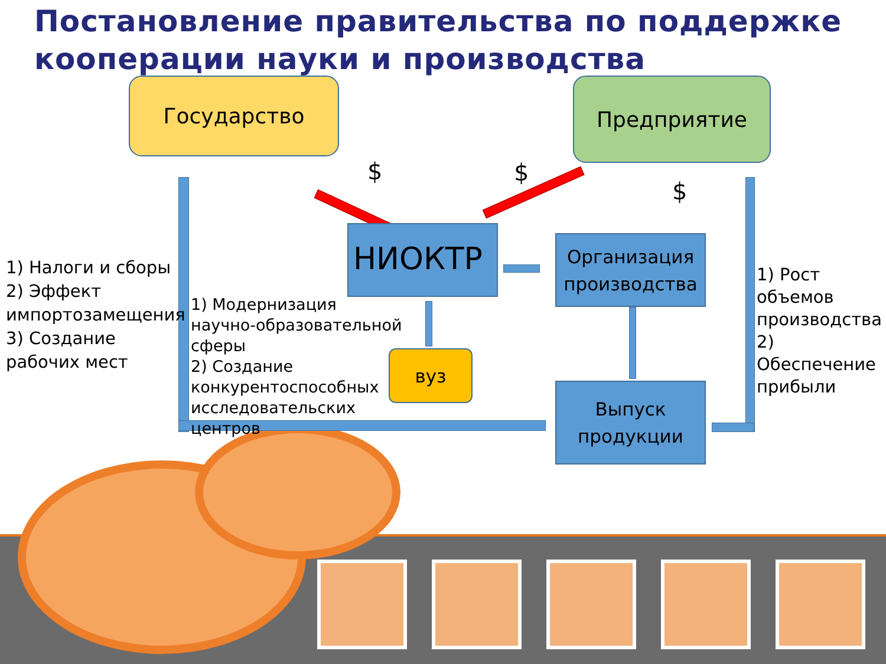Постановление правительства по поддержке кооперации науки и производства
Государство Предприятие
$ $
$
НИОКТР
Организация производства
Выпуск продукции
вуз
1) Налоги и сборы
2) Эффект
импортозамещения
3) Создание
рабочих мест
1) Модернизация научно-образовательной сферы
2) Создание конкурентоспособных исследовательских центров
1) Рост объемов производства
2) Обеспечение прибыли